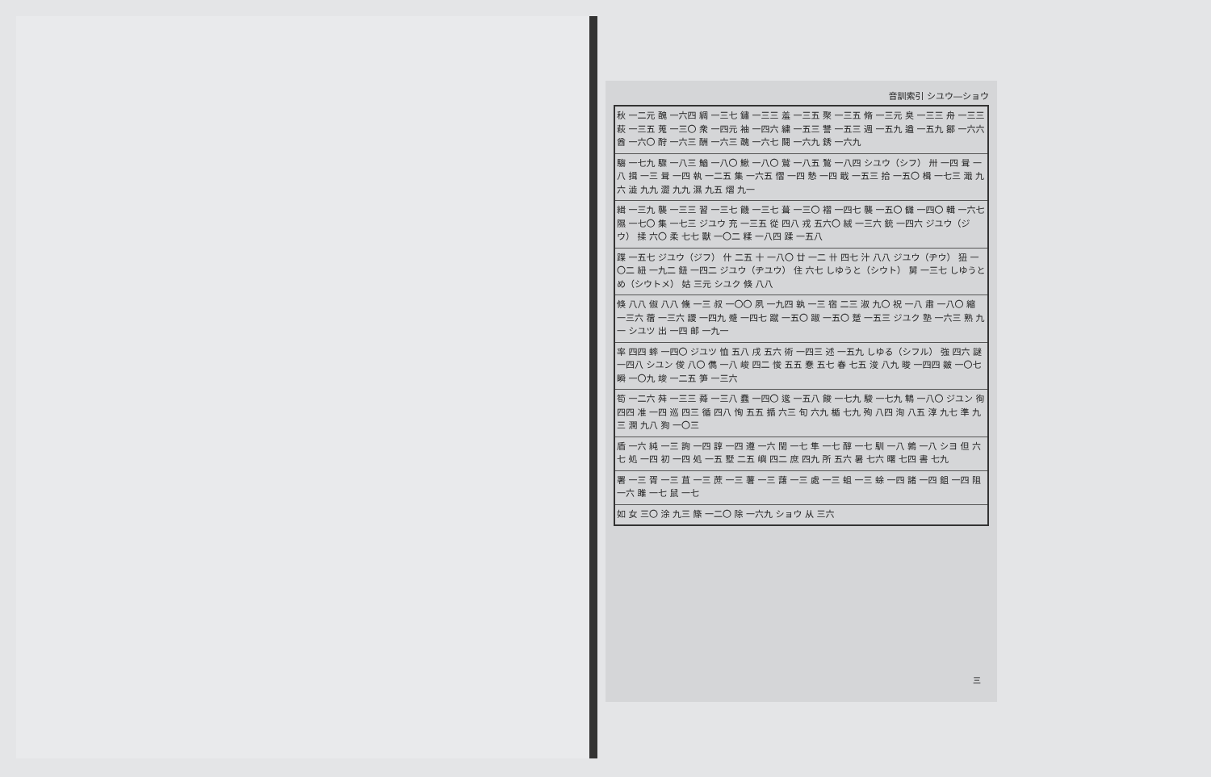音訓索引 シユウ―ショウ
| 秋 一二元 醜 一六四 綢 一三七 鏽 一三三 羞 一三五 聚 一三五 脩 一三元 臭 一三三 舟 一三三 萩 一三五 蒐 一三〇 衆 一四元 袖 一四六 繍 一五三 讐 一五三 週 一五九 遒 一五九 鄒 一六六 酋 一六〇 酧 一六三 酬 一六三 醜 一六七 鬪 一六九 銹 一六九 |
| 騶 一七九 驟 一八三 鰌 一八〇 鰍 一八〇 鷲 一八五 鶖 一八四 シユウ（シフ） 卅 一四 咠 一八 揖 一三 咠 一四 執 一二五 集 一六五 慴 一四 慹 一四 戢 一五三 拾 一五〇 楫 一七三 濈 九六 澁 九九 澀 九九 濕 九五 熠 九一 |
| 緝 一三九 襲 一三三 習 一三七 饑 一三七 葺 一三〇 褶 一四七 襲 一五〇 讎 一四〇 輯 一六七 隰 一七〇 集 一七三 ジユウ 充 一三五 從 四八 戎 五六〇 絨 一三六 銃 一四六 ジユウ（ジウ） 揉 六〇 柔 七七 獸 一〇二 糅 一八四 蹂 一五八 |
| 蹀 一五七 ジユウ（ジフ） 什 二五 十 一八〇 廿 一二 卄 四七 汁 八八 ジユウ（ヂウ） 狃 一〇二 紐 一九二 鈕 一四二 ジユウ（ヂユウ） 住 六七 しゆうと（シウト） 舅 一三七 しゆうとめ（シウトメ） 姑 三元 シユク 倏 八八 |
| 倏 八八 俶 八八 儵 一三 叔 一〇〇 夙 一九四 孰 一三 宿 二三 淑 九〇 祝 一八 肅 一八〇 縮 一三六 蓿 一三六 謖 一四九 蹙 一四七 蹴 一五〇 踧 一五〇 蹵 一五三 ジユク 塾 一六三 熟 九一 シユツ 出 一四 邮 一九一 |
| 率 四四 蟀 一四〇 ジユツ 恤 五八 戌 五六 術 一四三 述 一五九 しゆる（シフル） 強 四六 謎 一四八 シユン 俊 八〇 儁 一八 峻 四二 悛 五五 惷 五七 春 七五 浚 八九 晙 一四四 皴 一〇七 瞬 一〇九 竣 一二五 笋 一三六 |
| 筍 一二六 荈 一三三 蕣 一三八 蠢 一四〇 逡 一五八 餕 一七九 駿 一七九 鶽 一八〇 ジユン 徇 四四 准 一四 巡 四三 循 四八 恂 五五 揗 六三 旬 六九 楯 七九 殉 八四 洵 八五 淳 九七 準 九三 潤 九八 狥 一〇三 |
| 盾 一六 純 一三 詢 一四 諄 一四 遵 一六 閏 一七 隼 一七 醇 一七 馴 一八 鶉 一八 シヨ 但 六七 処 一四 初 一四 処 一五 墅 二五 嶼 四二 庶 四九 所 五六 暑 七六 曙 七四 書 七九 |
| 署 一三 胥 一三 苴 一三 蔗 一三 薯 一三 藷 一三 處 一三 蛆 一三 蜍 一四 諸 一四 鉏 一四 阻 一六 雎 一七 鼠 一七 |
| 如 女 三〇 涂 九三 篨 一二〇 除 一六九 ショウ 从 三六 |
三